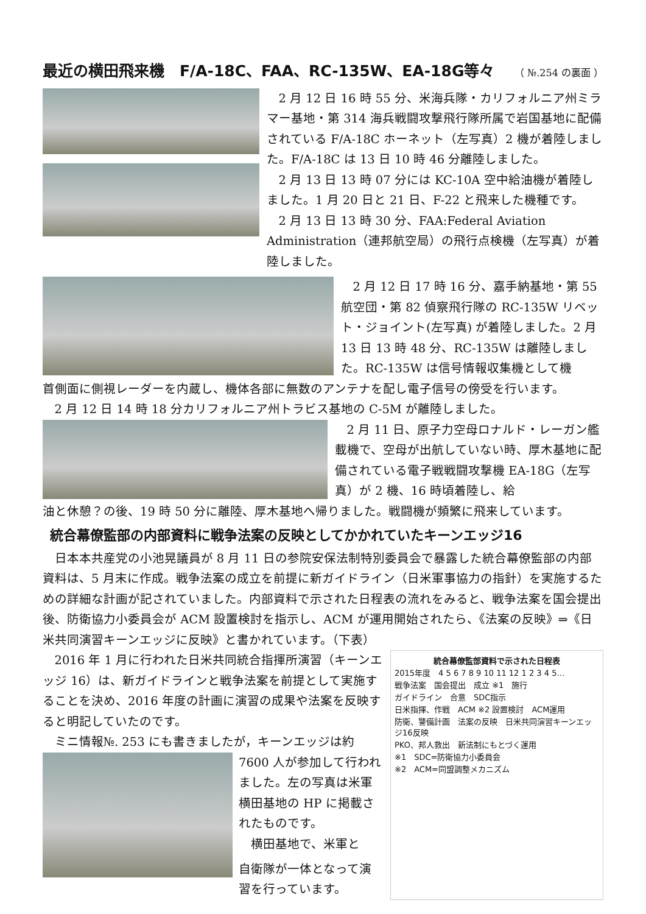最近の横田飛来機　F/A-18C、FAA、RC-135W、EA-18G等々 （ №.254 の裏面 ）
2 月 12 日 16 時 55 分、米海兵隊・カリフォルニア州ミラマー基地・第 314 海兵戦闘攻撃飛行隊所属で岩国基地に配備されている F/A-18C ホーネット（左写真）2 機が着陸しました。F/A-18C は 13 日 10 時 46 分離陸しました。
2 月 13 日 13 時 07 分には KC-10A 空中給油機が着陸しました。1 月 20 日と 21 日、F-22 と飛来した機種です。
2 月 13 日 13 時 30 分、FAA:Federal Aviation Administration（連邦航空局）の飛行点検機（左写真）が着陸しました。
2 月 12 日 17 時 16 分、嘉手納基地・第 55 航空団・第 82 偵察飛行隊の RC-135W リベット・ジョイント(左写真) が着陸しました。2 月 13 日 13 時 48 分、RC-135W は離陸しました。RC-135W は信号情報収集機として機
首側面に側視レーダーを内蔵し、機体各部に無数のアンテナを配し電子信号の傍受を行います。
2 月 12 日 14 時 18 分カリフォルニア州トラビス基地の C-5M が離陸しました。
2 月 11 日、原子力空母ロナルド・レーガン艦載機で、空母が出航していない時、厚木基地に配備されている電子戦戦闘攻撃機 EA-18G（左写真）が 2 機、16 時頃着陸し、給
油と休憩？の後、19 時 50 分に離陸、厚木基地へ帰りました。戦闘機が頻繁に飛来しています。
統合幕僚監部の内部資料に戦争法案の反映としてかかれていたキーンエッジ16
日本本共産党の小池晃議員が 8 月 11 日の参院安保法制特別委員会で暴露した統合幕僚監部の内部資料は、5 月末に作成。戦争法案の成立を前提に新ガイドライン（日米軍事協力の指針）を実施するための詳細な計画が記されていました。内部資料で示された日程表の流れをみると、戦争法案を国会提出後、防衛協力小委員会が ACM 設置検討を指示し、ACM が運用開始されたら、《法案の反映》⇒《日米共同演習キーンエッジに反映》と書かれています。（下表）
2016 年 1 月に行われた日米共同統合指揮所演習（キーンエッジ 16）は、新ガイドラインと戦争法案を前提として実施することを決め、2016 年度の計画に演習の成果や法案を反映すると明記していたのです。
ミニ情報№. 253 にも書きましたが，キーンエッジは約
7600 人が参加して行われました。左の写真は米軍横田基地の HP に掲載されたものです。
横田基地で、米軍と
自衛隊が一体となって演習を行っています。
統合幕僚監部資料で示された日程表
2015年度　4 5 6 7 8 9 10 11 12 1 2 3 4 5…
戦争法案　国会提出　成立 ※1　施行
ガイドライン　合意　SDC指示
日米指揮、作戦　ACM ※2 設置検討　ACM運用
防衛、警備計画　法案の反映　日米共同演習キーンエッジ16反映
PKO、邦人救出　新法制にもとづく運用
※1　SDC=防衛協力小委員会
※2　ACM=同盟調整メカニズム